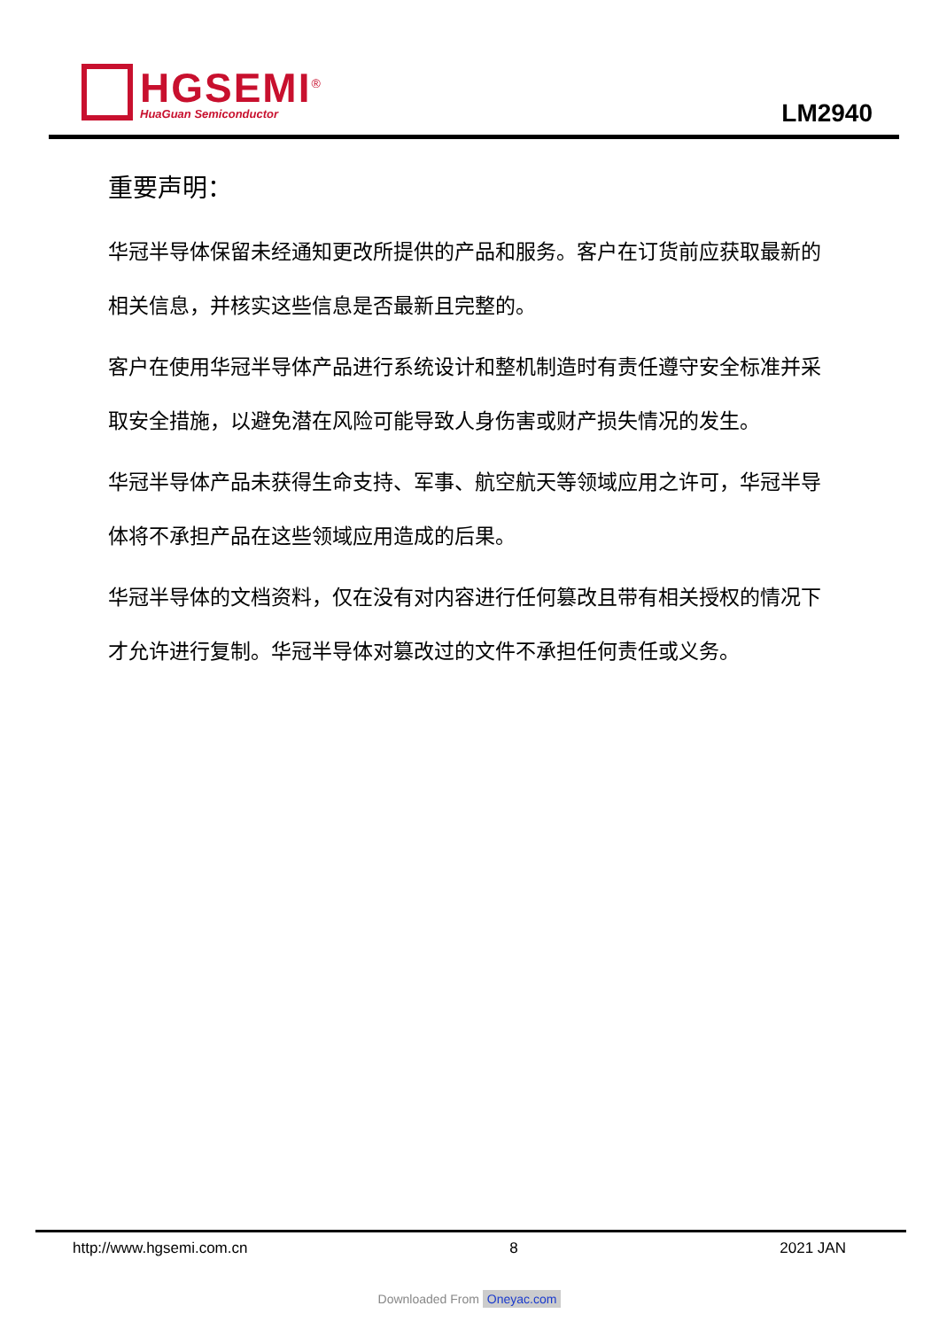HGSEMI<sup>®</sup>
HuaGuan Semiconductor
LM2940
重要声明：
华冠半导体保留未经通知更改所提供的产品和服务。客户在订货前应获取最新的相关信息，并核实这些信息是否最新且完整的。
客户在使用华冠半导体产品进行系统设计和整机制造时有责任遵守安全标准并采取安全措施，以避免潜在风险可能导致人身伤害或财产损失情况的发生。
华冠半导体产品未获得生命支持、军事、航空航天等领域应用之许可，华冠半导体将不承担产品在这些领域应用造成的后果。
华冠半导体的文档资料，仅在没有对内容进行任何篡改且带有相关授权的情况下才允许进行复制。华冠半导体对篡改过的文件不承担任何责任或义务。
http://www.hgsemi.com.cn 8 2021 JAN
Downloaded From Oneyac.com